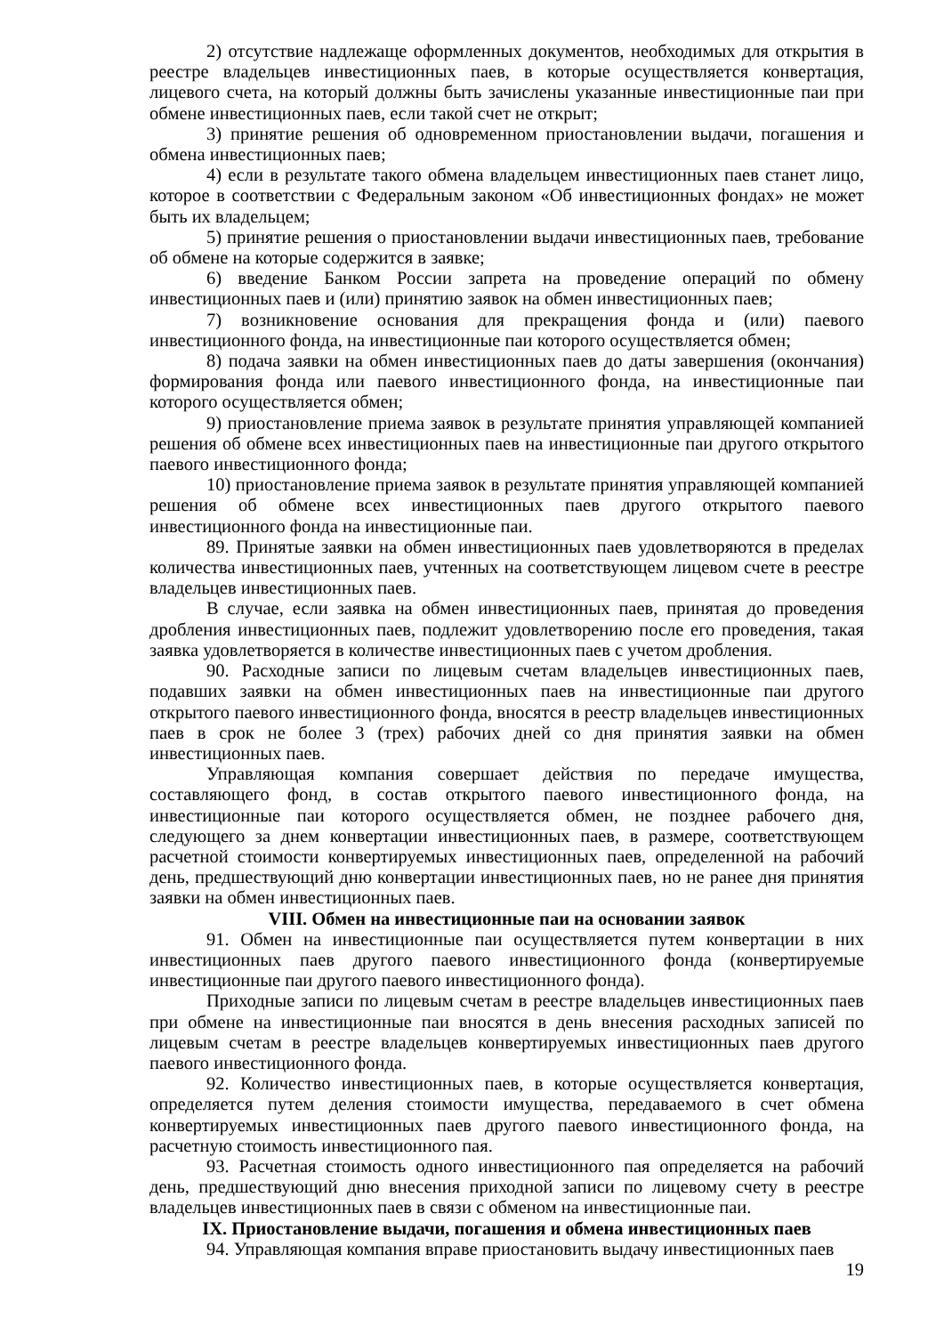2) отсутствие надлежаще оформленных документов, необходимых для открытия в реестре владельцев инвестиционных паев, в которые осуществляется конвертация, лицевого счета, на который должны быть зачислены указанные инвестиционные паи при обмене инвестиционных паев, если такой счет не открыт;
3) принятие решения об одновременном приостановлении выдачи, погашения и обмена инвестиционных паев;
4) если в результате такого обмена владельцем инвестиционных паев станет лицо, которое в соответствии с Федеральным законом «Об инвестиционных фондах» не может быть их владельцем;
5) принятие решения о приостановлении выдачи инвестиционных паев, требование об обмене на которые содержится в заявке;
6) введение Банком России запрета на проведение операций по обмену инвестиционных паев и (или) принятию заявок на обмен инвестиционных паев;
7) возникновение основания для прекращения фонда и (или) паевого инвестиционного фонда, на инвестиционные паи которого осуществляется обмен;
8) подача заявки на обмен инвестиционных паев до даты завершения (окончания) формирования фонда или паевого инвестиционного фонда, на инвестиционные паи которого осуществляется обмен;
9) приостановление приема заявок в результате принятия управляющей компанией решения об обмене всех инвестиционных паев на инвестиционные паи другого открытого паевого инвестиционного фонда;
10) приостановление приема заявок в результате принятия управляющей компанией решения об обмене всех инвестиционных паев другого открытого паевого инвестиционного фонда на инвестиционные паи.
89. Принятые заявки на обмен инвестиционных паев удовлетворяются в пределах количества инвестиционных паев, учтенных на соответствующем лицевом счете в реестре владельцев инвестиционных паев.
В случае, если заявка на обмен инвестиционных паев, принятая до проведения дробления инвестиционных паев, подлежит удовлетворению после его проведения, такая заявка удовлетворяется в количестве инвестиционных паев с учетом дробления.
90. Расходные записи по лицевым счетам владельцев инвестиционных паев, подавших заявки на обмен инвестиционных паев на инвестиционные паи другого открытого паевого инвестиционного фонда, вносятся в реестр владельцев инвестиционных паев в срок не более 3 (трех) рабочих дней со дня принятия заявки на обмен инвестиционных паев.
Управляющая компания совершает действия по передаче имущества, составляющего фонд, в состав открытого паевого инвестиционного фонда, на инвестиционные паи которого осуществляется обмен, не позднее рабочего дня, следующего за днем конвертации инвестиционных паев, в размере, соответствующем расчетной стоимости конвертируемых инвестиционных паев, определенной на рабочий день, предшествующий дню конвертации инвестиционных паев, но не ранее дня принятия заявки на обмен инвестиционных паев.
VIII. Обмен на инвестиционные паи на основании заявок
91. Обмен на инвестиционные паи осуществляется путем конвертации в них инвестиционных паев другого паевого инвестиционного фонда (конвертируемые инвестиционные паи другого паевого инвестиционного фонда).
Приходные записи по лицевым счетам в реестре владельцев инвестиционных паев при обмене на инвестиционные паи вносятся в день внесения расходных записей по лицевым счетам в реестре владельцев конвертируемых инвестиционных паев другого паевого инвестиционного фонда.
92. Количество инвестиционных паев, в которые осуществляется конвертация, определяется путем деления стоимости имущества, передаваемого в счет обмена конвертируемых инвестиционных паев другого паевого инвестиционного фонда, на расчетную стоимость инвестиционного пая.
93. Расчетная стоимость одного инвестиционного пая определяется на рабочий день, предшествующий дню внесения приходной записи по лицевому счету в реестре владельцев инвестиционных паев в связи с обменом на инвестиционные паи.
IX. Приостановление выдачи, погашения и обмена инвестиционных паев
94. Управляющая компания вправе приостановить выдачу инвестиционных паев
19